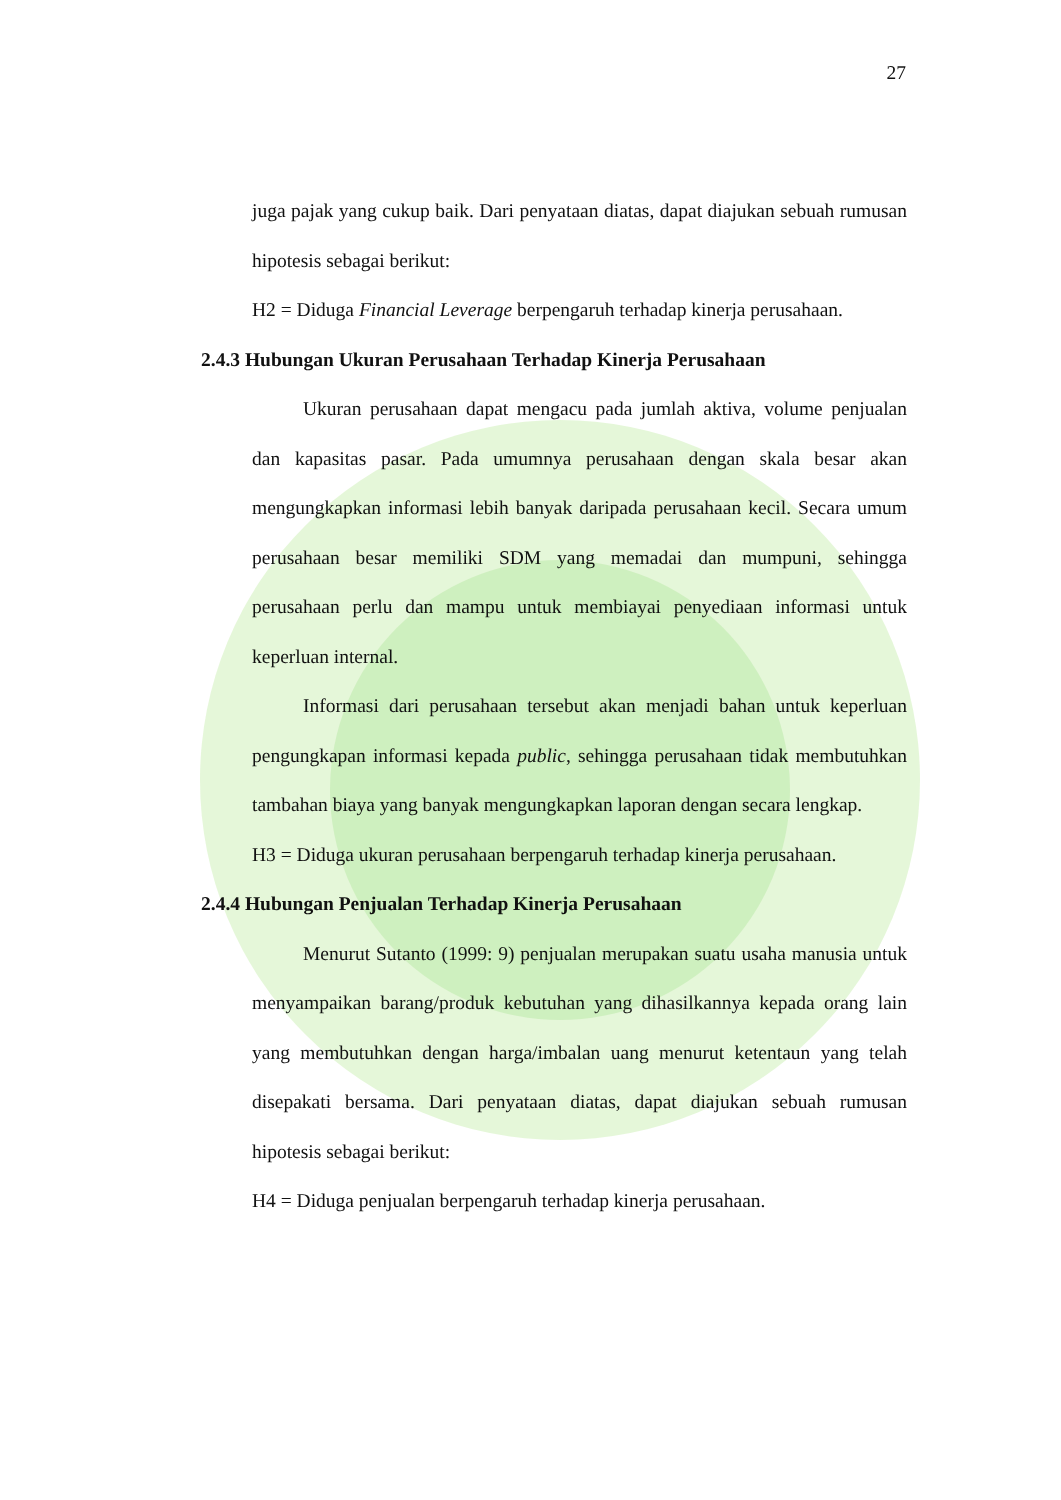27
juga pajak yang cukup baik. Dari penyataan diatas, dapat diajukan sebuah rumusan hipotesis sebagai berikut:
H2 = Diduga Financial Leverage berpengaruh terhadap kinerja perusahaan.
2.4.3 Hubungan Ukuran Perusahaan Terhadap Kinerja Perusahaan
Ukuran perusahaan dapat mengacu pada jumlah aktiva, volume penjualan dan kapasitas pasar. Pada umumnya perusahaan dengan skala besar akan mengungkapkan informasi lebih banyak daripada perusahaan kecil. Secara umum perusahaan besar memiliki SDM yang memadai dan mumpuni, sehingga perusahaan perlu dan mampu untuk membiayai penyediaan informasi untuk keperluan internal.
Informasi dari perusahaan tersebut akan menjadi bahan untuk keperluan pengungkapan informasi kepada public, sehingga perusahaan tidak membutuhkan tambahan biaya yang banyak mengungkapkan laporan dengan secara lengkap.
H3 = Diduga ukuran perusahaan berpengaruh terhadap kinerja perusahaan.
2.4.4 Hubungan Penjualan Terhadap Kinerja Perusahaan
Menurut Sutanto (1999: 9) penjualan merupakan suatu usaha manusia untuk menyampaikan barang/produk kebutuhan yang dihasilkannya kepada orang lain yang membutuhkan dengan harga/imbalan uang menurut ketentaun yang telah disepakati bersama. Dari penyataan diatas, dapat diajukan sebuah rumusan hipotesis sebagai berikut:
H4 = Diduga penjualan berpengaruh terhadap kinerja perusahaan.